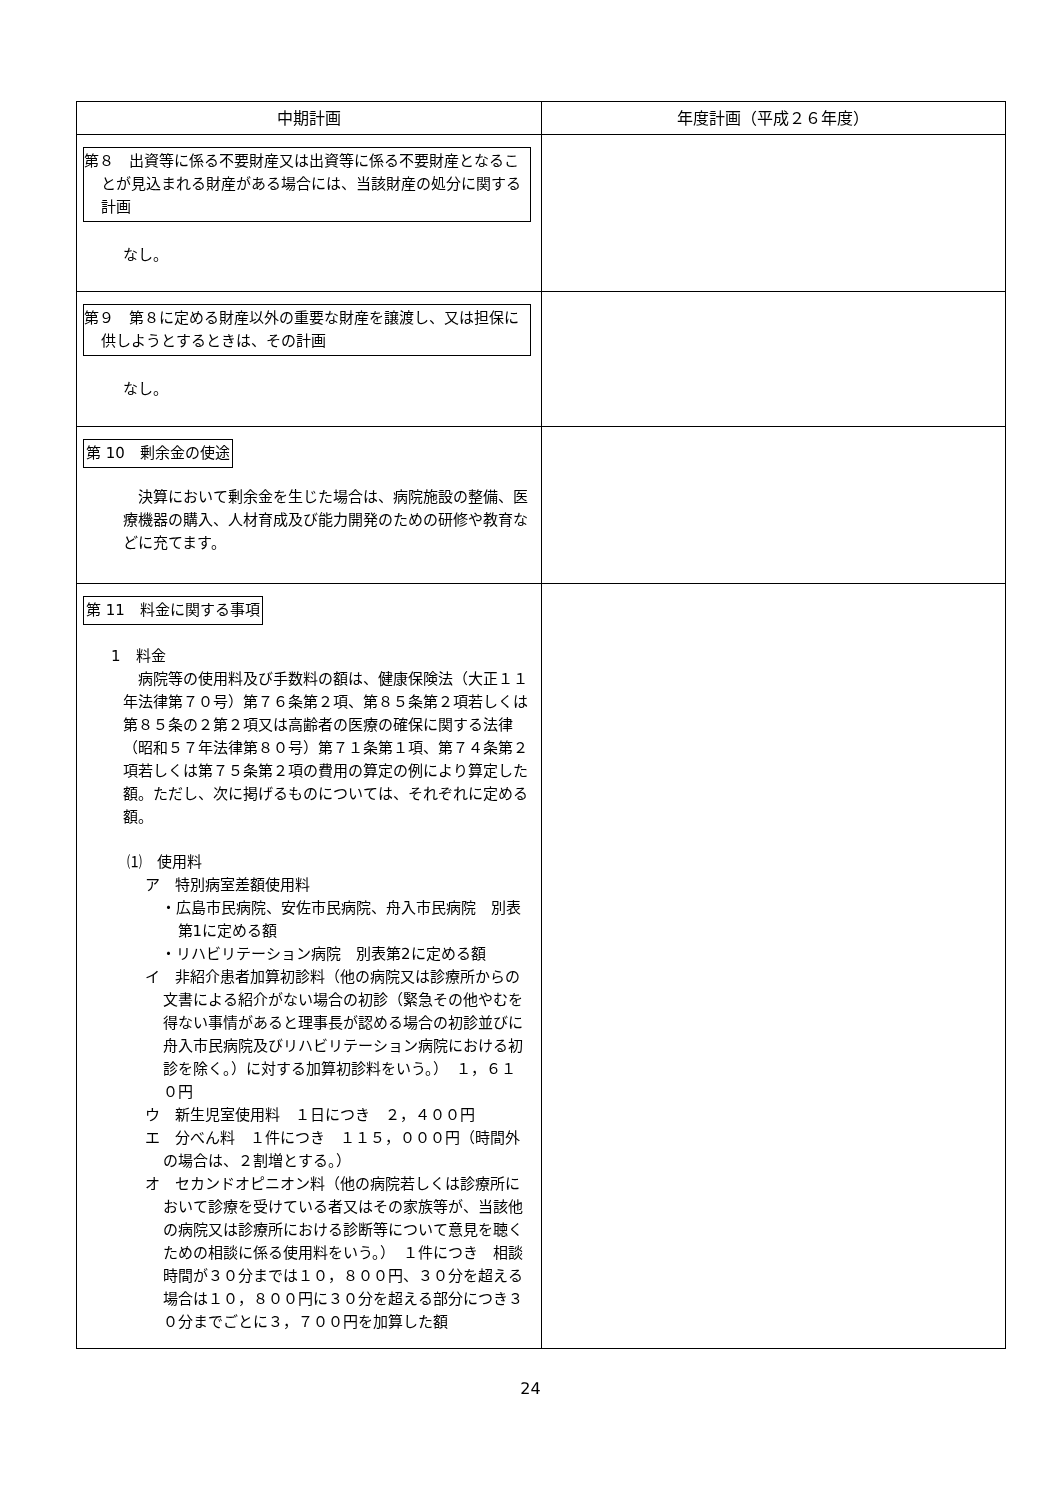| 中期計画 | 年度計画（平成２６年度） |
| --- | --- |
| 第８ 出資等に係る不要財産又は出資等に係る不要財産となることが見込まれる財産がある場合には、当該財産の処分に関する計画 なし。 | |
| 第９ 第８に定める財産以外の重要な財産を譲渡し、又は担保に供しようとするときは、その計画 なし。 | |
| 第 10 剰余金の使途 決算において剰余金を生じた場合は、病院施設の整備、医療機器の購入、人材育成及び能力開発のための研修や教育などに充てます。 | |
| 第 11 料金に関する事項 1 料金 病院等の使用料及び手数料の額は、健康保険法（大正１１年法律第７０号）第７６条第２項、第８５条第２項若しくは第８５条の２第２項又は高齢者の医療の確保に関する法律（昭和５７年法律第８０号）第７１条第１項、第７４条第２項若しくは第７５条第２項の費用の算定の例により算定した額。ただし、次に掲げるものについては、それぞれに定める額。 ⑴ 使用料 ア 特別病室差額使用料 ・広島市民病院、安佐市民病院、舟入市民病院 別表第1に定める額 ・リハビリテーション病院 別表第2に定める額 イ 非紹介患者加算初診料（他の病院又は診療所からの文書による紹介がない場合の初診（緊急その他やむを得ない事情があると理事長が認める場合の初診並びに舟入市民病院及びリハビリテーション病院における初診を除く。）に対する加算初診料をいう。） １，６１０円 ウ 新生児室使用料 １日につき ２，４００円 エ 分べん料 １件につき １１５，０００円（時間外の場合は、２割増とする。） オ セカンドオピニオン料（他の病院若しくは診療所において診療を受けている者又はその家族等が、当該他の病院又は診療所における診断等について意見を聴くための相談に係る使用料をいう。） １件につき 相談時間が３０分までは１０，８００円、３０分を超える場合は１０，８００円に３０分を超える部分につき３０分までごとに３，７００円を加算した額 | |
24